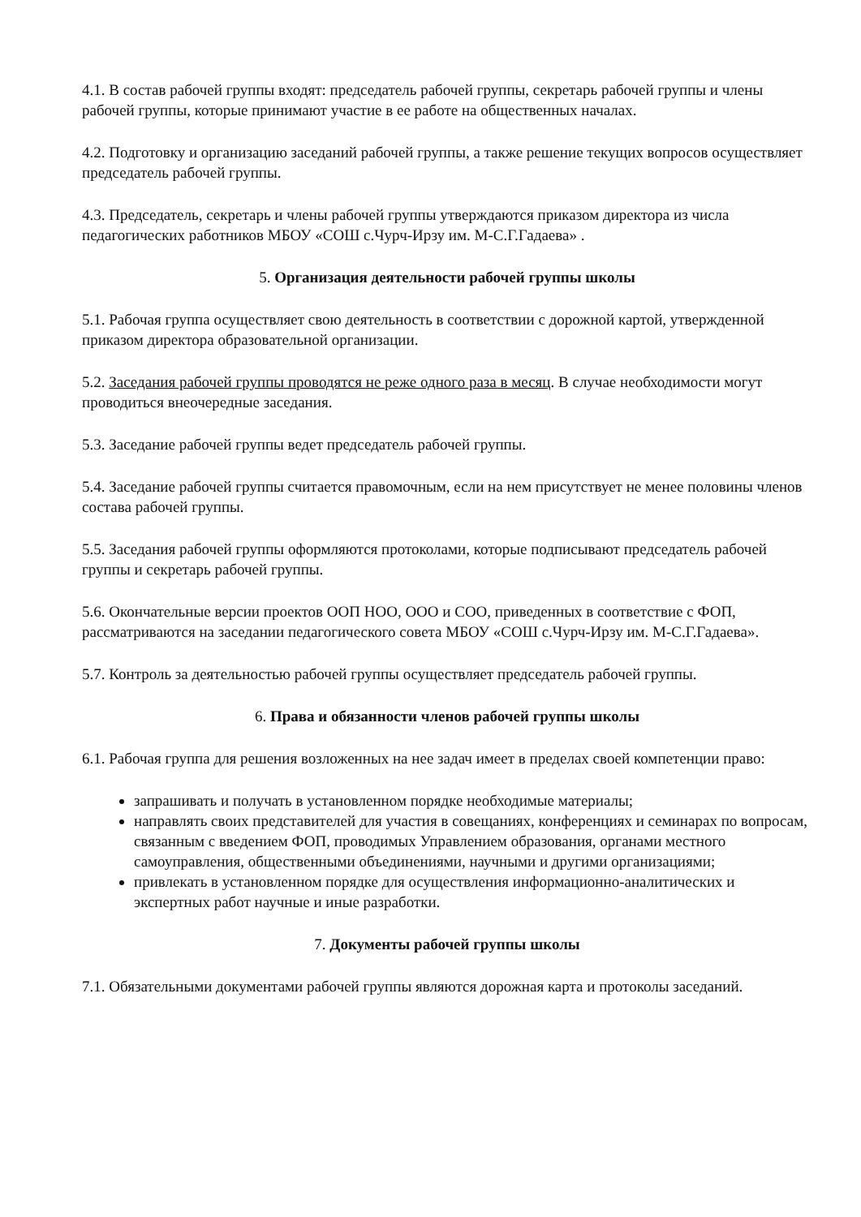4.1. В состав рабочей группы входят: председатель рабочей группы, секретарь рабочей группы и члены рабочей группы, которые принимают участие в ее работе на общественных началах.
4.2. Подготовку и организацию заседаний рабочей группы, а также решение текущих вопросов осуществляет председатель рабочей группы.
4.3. Председатель, секретарь и члены рабочей группы утверждаются приказом директора из числа педагогических работников МБОУ «СОШ с.Чурч-Ирзу им. М-С.Г.Гадаева» .
5. Организация деятельности рабочей группы школы
5.1. Рабочая группа осуществляет свою деятельность в соответствии с дорожной картой, утвержденной приказом директора образовательной организации.
5.2. Заседания рабочей группы проводятся не реже одного раза в месяц. В случае необходимости могут проводиться внеочередные заседания.
5.3. Заседание рабочей группы ведет председатель рабочей группы.
5.4. Заседание рабочей группы считается правомочным, если на нем присутствует не менее половины членов состава рабочей группы.
5.5. Заседания рабочей группы оформляются протоколами, которые подписывают председатель рабочей группы и секретарь рабочей группы.
5.6. Окончательные версии проектов ООП НОО, ООО и СОО, приведенных в соответствие с ФОП, рассматриваются на заседании педагогического совета МБОУ «СОШ с.Чурч-Ирзу им. М-С.Г.Гадаева».
5.7. Контроль за деятельностью рабочей группы осуществляет председатель рабочей группы.
6. Права и обязанности членов рабочей группы школы
6.1. Рабочая группа для решения возложенных на нее задач имеет в пределах своей компетенции право:
запрашивать и получать в установленном порядке необходимые материалы;
направлять своих представителей для участия в совещаниях, конференциях и семинарах по вопросам, связанным с введением ФОП, проводимых Управлением образования, органами местного самоуправления, общественными объединениями, научными и другими организациями;
привлекать в установленном порядке для осуществления информационно-аналитических и экспертных работ научные и иные разработки.
7. Документы рабочей группы школы
7.1. Обязательными документами рабочей группы являются дорожная карта и протоколы заседаний.